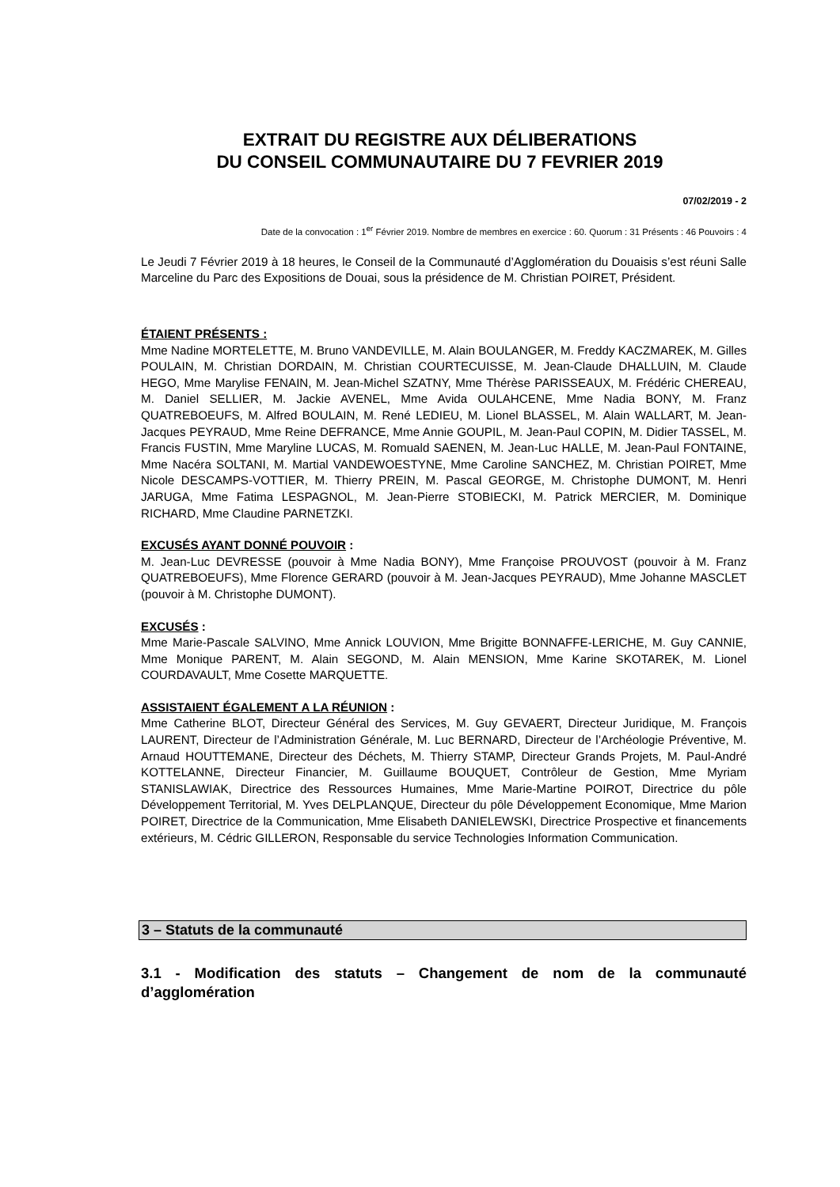EXTRAIT DU REGISTRE AUX DÉLIBERATIONS
DU CONSEIL COMMUNAUTAIRE DU 7 FEVRIER 2019
07/02/2019 - 2
Date de la convocation : 1<sup>er</sup> Février 2019. Nombre de membres en exercice : 60. Quorum : 31 Présents : 46 Pouvoirs : 4
Le Jeudi 7 Février 2019 à 18 heures, le Conseil de la Communauté d’Agglomération du Douaisis s’est réuni Salle Marceline du Parc des Expositions de Douai, sous la présidence de M. Christian POIRET, Président.
ÉTAIENT PRÉSENTS :
Mme Nadine MORTELETTE, M. Bruno VANDEVILLE, M. Alain BOULANGER, M. Freddy KACZMAREK, M. Gilles POULAIN, M. Christian DORDAIN, M. Christian COURTECUISSE, M. Jean-Claude DHALLUIN, M. Claude HEGO, Mme Marylise FENAIN, M. Jean-Michel SZATNY, Mme Thérèse PARISSEAUX, M. Frédéric CHEREAU, M. Daniel SELLIER, M. Jackie AVENEL, Mme Avida OULAHCENE, Mme Nadia BONY, M. Franz QUATREBOEUFS, M. Alfred BOULAIN, M. René LEDIEU, M. Lionel BLASSEL, M. Alain WALLART, M. Jean-Jacques PEYRAUD, Mme Reine DEFRANCE, Mme Annie GOUPIL, M. Jean-Paul COPIN, M. Didier TASSEL, M. Francis FUSTIN, Mme Maryline LUCAS, M. Romuald SAENEN, M. Jean-Luc HALLE, M. Jean-Paul FONTAINE, Mme Nacéra SOLTANI, M. Martial VANDEWOESTYNE, Mme Caroline SANCHEZ, M. Christian POIRET, Mme Nicole DESCAMPS-VOTTIER, M. Thierry PREIN, M. Pascal GEORGE, M. Christophe DUMONT, M. Henri JARUGA, Mme Fatima LESPAGNOL, M. Jean-Pierre STOBIECKI, M. Patrick MERCIER, M. Dominique RICHARD, Mme Claudine PARNETZKI.
EXCUSÉS AYANT DONNÉ POUVOIR :
M. Jean-Luc DEVRESSE (pouvoir à Mme Nadia BONY), Mme Françoise PROUVOST (pouvoir à M. Franz QUATREBOEUFS), Mme Florence GERARD (pouvoir à M. Jean-Jacques PEYRAUD), Mme Johanne MASCLET (pouvoir à M. Christophe DUMONT).
EXCUSÉS :
Mme Marie-Pascale SALVINO, Mme Annick LOUVION, Mme Brigitte BONNAFFE-LERICHE, M. Guy CANNIE, Mme Monique PARENT, M. Alain SEGOND, M. Alain MENSION, Mme Karine SKOTAREK, M. Lionel COURDAVAULT, Mme Cosette MARQUETTE.
ASSISTAIENT ÉGALEMENT A LA RÉUNION :
Mme Catherine BLOT, Directeur Général des Services, M. Guy GEVAERT, Directeur Juridique, M. François LAURENT, Directeur de l’Administration Générale, M. Luc BERNARD, Directeur de l’Archéologie Préventive, M. Arnaud HOUTTEMANE, Directeur des Déchets, M. Thierry STAMP, Directeur Grands Projets, M. Paul-André KOTTELANNE, Directeur Financier, M. Guillaume BOUQUET, Contrôleur de Gestion, Mme Myriam STANISLAWIAK, Directrice des Ressources Humaines, Mme Marie-Martine POIROT, Directrice du pôle Développement Territorial, M. Yves DELPLANQUE, Directeur du pôle Développement Economique, Mme Marion POIRET, Directrice de la Communication, Mme Elisabeth DANIELEWSKI, Directrice Prospective et financements extérieurs, M. Cédric GILLERON, Responsable du service Technologies Information Communication.
3 – Statuts de la communauté
3.1 - Modification des statuts – Changement de nom de la communauté d’agglomération